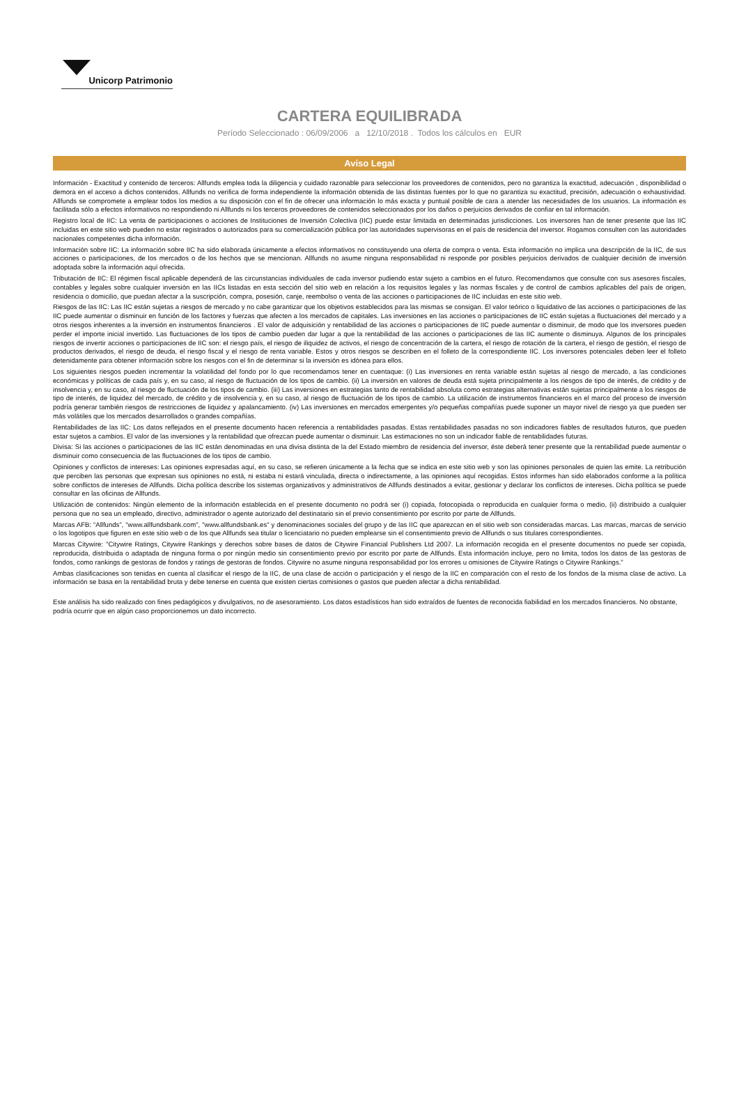Unicorp Patrimonio
CARTERA EQUILIBRADA
Período Seleccionado : 06/09/2006 a 12/10/2018 . Todos los cálculos en EUR
Aviso Legal
Información - Exactitud y contenido de terceros: Allfunds emplea toda la diligencia y cuidado razonable para seleccionar los proveedores de contenidos, pero no garantiza la exactitud, adecuación , disponibilidad o demora en el acceso a dichos contenidos. Allfunds no verifica de forma independiente la información obtenida de las distintas fuentes por lo que no garantiza su exactitud, precisión, adecuación o exhaustividad. Allfunds se compromete a emplear todos los medios a su disposición con el fin de ofrecer una información lo más exacta y puntual posible de cara a atender las necesidades de los usuarios. La información es facilitada sólo a efectos informativos no respondiendo ni Allfunds ni los terceros proveedores de contenidos seleccionados por los daños o perjuicios derivados de confiar en tal información.
Registro local de IIC: La venta de participaciones o acciones de Instituciones de Inversión Colectiva (IIC) puede estar limitada en determinadas jurisdicciones. Los inversores han de tener presente que las IIC incluidas en este sitio web pueden no estar registrados o autorizados para su comercialización pública por las autoridades supervisoras en el país de residencia del inversor. Rogamos consulten con las autoridades nacionales competentes dicha información.
Información sobre IIC: La información sobre IIC ha sido elaborada únicamente a efectos informativos no constituyendo una oferta de compra o venta. Esta información no implica una descripción de la IIC, de sus acciones o participaciones, de los mercados o de los hechos que se mencionan. Allfunds no asume ninguna responsabilidad ni responde por posibles perjuicios derivados de cualquier decisión de inversión adoptada sobre la información aquí ofrecida.
Tributación de IIC: El régimen fiscal aplicable dependerá de las circunstancias individuales de cada inversor pudiendo estar sujeto a cambios en el futuro. Recomendamos que consulte con sus asesores fiscales, contables y legales sobre cualquier inversión en las IICs listadas en esta sección del sitio web en relación a los requisitos legales y las normas fiscales y de control de cambios aplicables del país de origen, residencia o domicilio, que puedan afectar a la suscripción, compra, posesión, canje, reembolso o venta de las acciones o participaciones de IIC incluidas en este sitio web.
Riesgos de las IIC: Las IIC están sujetas a riesgos de mercado y no cabe garantizar que los objetivos establecidos para las mismas se consigan. El valor teórico o liquidativo de las acciones o participaciones de las IIC puede aumentar o disminuir en función de los factores y fuerzas que afecten a los mercados de capitales. Las inversiones en las acciones o participaciones de IIC están sujetas a fluctuaciones del mercado y a otros riesgos inherentes a la inversión en instrumentos financieros . El valor de adquisición y rentabilidad de las acciones o participaciones de IIC puede aumentar o disminuir, de modo que los inversores pueden perder el importe inicial invertido. Las fluctuaciones de los tipos de cambio pueden dar lugar a que la rentabilidad de las acciones o participaciones de las IIC aumente o disminuya. Algunos de los principales riesgos de invertir acciones o participaciones de IIC son: el riesgo país, el riesgo de iliquidez de activos, el riesgo de concentración de la cartera, el riesgo de rotación de la cartera, el riesgo de gestión, el riesgo de productos derivados, el riesgo de deuda, el riesgo fiscal y el riesgo de renta variable. Estos y otros riesgos se describen en el folleto de la correspondiente IIC. Los inversores potenciales deben leer el folleto detenidamente para obtener información sobre los riesgos con el fin de determinar si la inversión es idónea para ellos.
Los siguientes riesgos pueden incrementar la volatilidad del fondo por lo que recomendamos tener en cuentaque: (i) Las inversiones en renta variable están sujetas al riesgo de mercado, a las condiciones económicas y políticas de cada país y, en su caso, al riesgo de fluctuación de los tipos de cambio. (ii) La inversión en valores de deuda está sujeta principalmente a los riesgos de tipo de interés, de crédito y de insolvencia y, en su caso, al riesgo de fluctuación de los tipos de cambio. (iii) Las inversiones en estrategias tanto de rentabilidad absoluta como estrategias alternativas están sujetas principalmente a los riesgos de tipo de interés, de liquidez del mercado, de crédito y de insolvencia y, en su caso, al riesgo de fluctuación de los tipos de cambio. La utilización de instrumentos financieros en el marco del proceso de inversión podría generar también riesgos de restricciones de liquidez y apalancamiento. (iv) Las inversiones en mercados emergentes y/o pequeñas compañías puede suponer un mayor nivel de riesgo ya que pueden ser más volátiles que los mercados desarrollados o grandes compañías.
Rentabilidades de las IIC: Los datos reflejados en el presente documento hacen referencia a rentabilidades pasadas. Estas rentabilidades pasadas no son indicadores fiables de resultados futuros, que pueden estar sujetos a cambios. El valor de las inversiones y la rentabilidad que ofrezcan puede aumentar o disminuir. Las estimaciones no son un indicador fiable de rentabilidades futuras.
Divisa: Si las acciones o participaciones de las IIC están denominadas en una divisa distinta de la del Estado miembro de residencia del inversor, éste deberá tener presente que la rentabilidad puede aumentar o disminuir como consecuencia de las fluctuaciones de los tipos de cambio.
Opiniones y conflictos de intereses: Las opiniones expresadas aquí, en su caso, se refieren únicamente a la fecha que se indica en este sitio web y son las opiniones personales de quien las emite. La retribución que perciben las personas que expresan sus opiniones no está, ni estaba ni estará vinculada, directa o indirectamente, a las opiniones aquí recogidas. Estos informes han sido elaborados conforme a la política sobre conflictos de intereses de Allfunds. Dicha política describe los sistemas organizativos y administrativos de Allfunds destinados a evitar, gestionar y declarar los conflictos de intereses. Dicha política se puede consultar en las oficinas de Allfunds.
Utilización de contenidos: Ningún elemento de la información establecida en el presente documento no podrá ser (i) copiada, fotocopiada o reproducida en cualquier forma o medio, (ii) distribuido a cualquier persona que no sea un empleado, directivo, administrador o agente autorizado del destinatario sin el previo consentimiento por escrito por parte de Allfunds.
Marcas AFB: “Allfunds”, "www.allfundsbank.com", "www.allfundsbank.es" y denominaciones sociales del grupo y de las IIC que aparezcan en el sitio web son consideradas marcas. Las marcas, marcas de servicio o los logotipos que figuren en este sitio web o de los que Allfunds sea titular o licenciatario no pueden emplearse sin el consentimiento previo de Allfunds o sus titulares correspondientes.
Marcas Citywire: "Citywire Ratings, Citywire Rankings y derechos sobre bases de datos de Citywire Financial Publishers Ltd 2007. La información recogida en el presente documentos no puede ser copiada, reproducida, distribuida o adaptada de ninguna forma o por ningún medio sin consentimiento previo por escrito por parte de Allfunds. Esta información incluye, pero no limita, todos los datos de las gestoras de fondos, como rankings de gestoras de fondos y ratings de gestoras de fondos. Citywire no asume ninguna responsabilidad por los errores u omisiones de Citywire Ratings o Citywire Rankings."
Ambas clasificaciones son tenidas en cuenta al clasificar el riesgo de la IIC, de una clase de acción o participación y el riesgo de la IIC en comparación con el resto de los fondos de la misma clase de activo. La información se basa en la rentabilidad bruta y debe tenerse en cuenta que existen ciertas comisiones o gastos que pueden afectar a dicha rentabilidad.
Este análisis ha sido realizado con fines pedagógicos y divulgativos, no de asesoramiento. Los datos estadísticos han sido extraídos de fuentes de reconocida fiabilidad en los mercados financieros. No obstante, podría ocurrir que en algún caso proporcionemos un dato incorrecto.